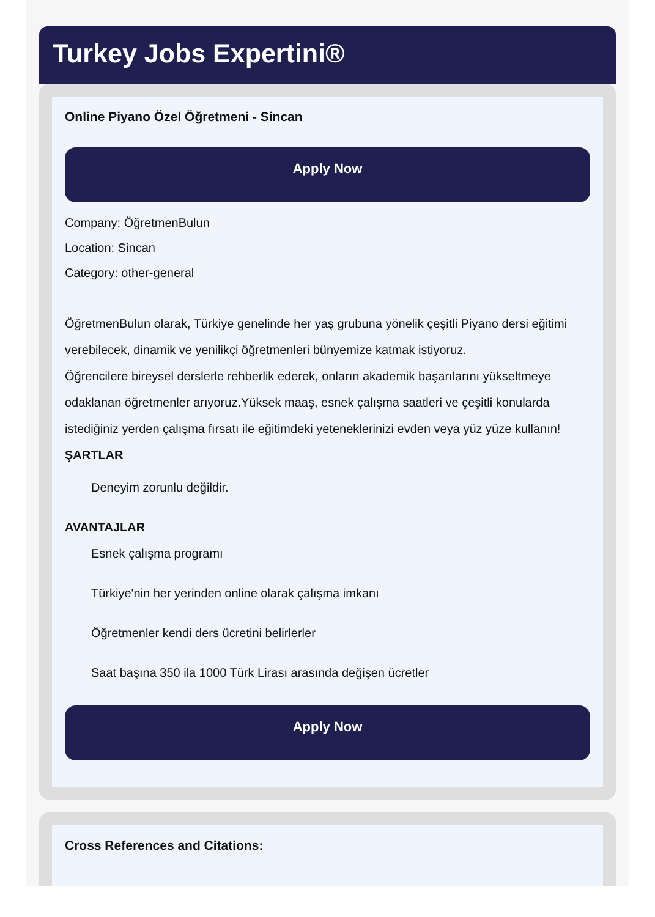Turkey Jobs Expertini®
Online Piyano Özel Öğretmeni - Sincan
Apply Now
Company: ÖğretmenBulun
Location: Sincan
Category: other-general
ÖğretmenBulun olarak, Türkiye genelinde her yaş grubuna yönelik çeşitli Piyano dersi eğitimi verebilecek, dinamik ve yenilikçi öğretmenleri bünyemize katmak istiyoruz.
Öğrencilere bireysel derslerle rehberlik ederek, onların akademik başarılarını yükseltmeye odaklanan öğretmenler arıyoruz.Yüksek maaş, esnek çalışma saatleri ve çeşitli konularda istediğiniz yerden çalışma fırsatı ile eğitimdeki yeteneklerinizi evden veya yüz yüze kullanın!
ŞARTLAR
Deneyim zorunlu değildir.
AVANTAJLAR
Esnek çalışma programı
Türkiye'nin her yerinden online olarak çalışma imkanı
Öğretmenler kendi ders ücretini belirlerler
Saat başına 350 ila 1000 Türk Lirası arasında değişen ücretler
Apply Now
Cross References and Citations: